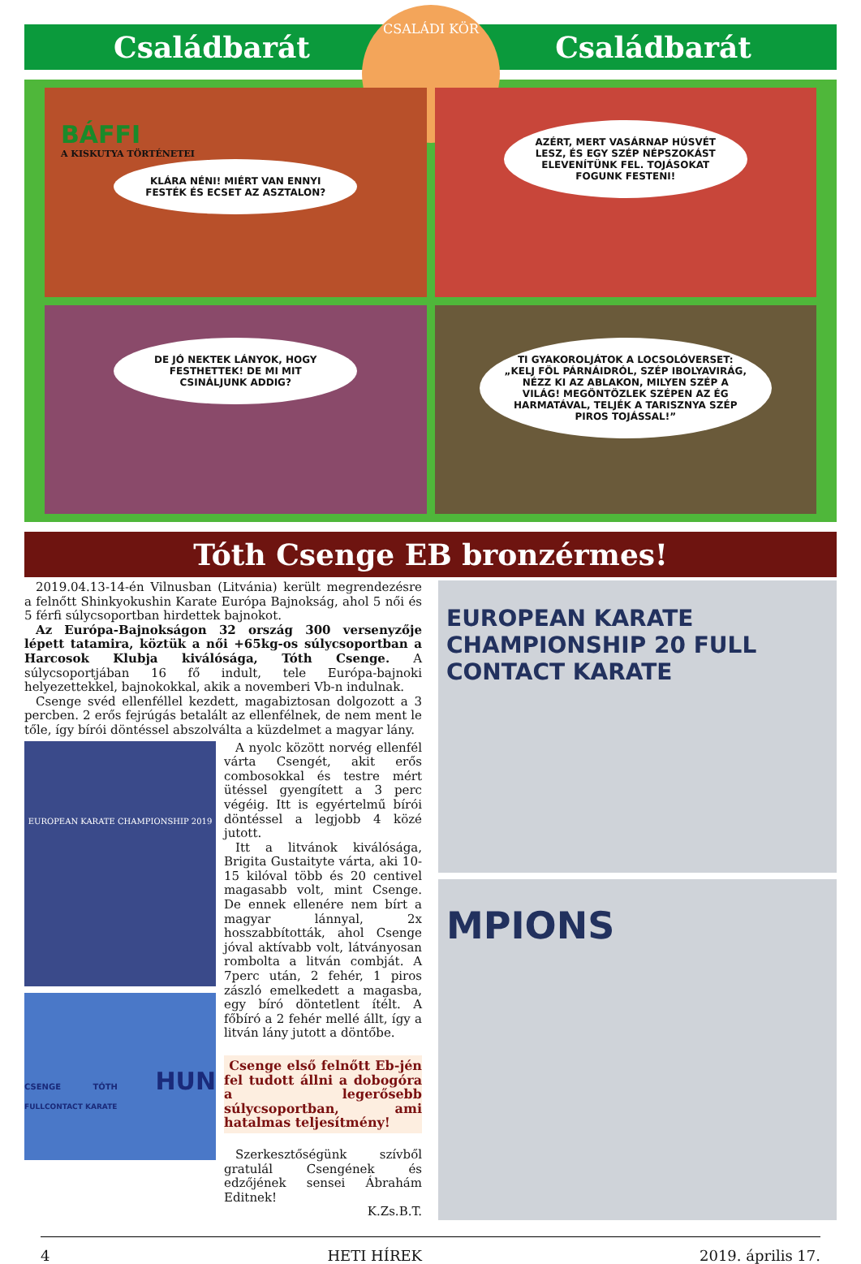CSALÁDI KÖR
Családbarát Családbarát
BÁFFI
A KISKUTYA TÖRTÉNETEI
KLÁRA NÉNI! MIÉRT VAN ENNYI FESTÉK ÉS ECSET AZ ASZTALON?
AZÉRT, MERT VASÁRNAP HÚSVÉT LESZ, ÉS EGY SZÉP NÉPSZOKÁST ELEVENÍTÜNK FEL. TOJÁSOKAT FOGUNK FESTENI!
DE JÓ NEKTEK LÁNYOK, HOGY FESTHETTEK! DE MI MIT CSINÁLJUNK ADDIG?
TI GYAKOROLJÁTOK A LOCSOLÓVERSET: „KELJ FÖL PÁRNÁIDRÓL, SZÉP IBOLYAVIRÁG, NÉZZ KI AZ ABLAKON, MILYEN SZÉP A VILÁG! MEGÖNTÖZLEK SZÉPEN AZ ÉG HARMATÁVAL, TELJÉK A TARISZNYA SZÉP PIROS TOJÁSSAL!”
Tóth Csenge EB bronzérmes!
2019.04.13-14-én Vilnusban (Litvánia) került megrendezésre a felnőtt Shinkyokushin Karate Európa Bajnokság, ahol 5 női és 5 férfi súlycsoportban hirdettek bajnokot.
Az Európa-Bajnokságon 32 ország 300 versenyzője lépett tatamira, köztük a női +65kg-os súlycsoportban a Harcosok Klubja kiválósága, Tóth Csenge. A súlycsoportjában 16 fő indult, tele Európa-bajnoki helyezettekkel, bajnokokkal, akik a novemberi Vb-n indulnak.
Csenge svéd ellenféllel kezdett, magabiztosan dolgozott a 3 percben. 2 erős fejrúgás betalált az ellenfélnek, de nem ment le tőle, így bírói döntéssel abszolválta a küzdelmet a magyar lány.
EUROPEAN KARATE CHAMPIONSHIP 2019
CSENGE TÓTH HUN FULLCONTACT KARATE
A nyolc között norvég ellenfél várta Csengét, akit erős combosokkal és testre mért ütéssel gyengített a 3 perc végéig. Itt is egyértelmű bírói döntéssel a legjobb 4 közé jutott.
Itt a litvánok kiválósága, Brigita Gustaityte várta, aki 10-15 kilóval több és 20 centivel magasabb volt, mint Csenge. De ennek ellenére nem bírt a magyar lánnyal, 2x hosszabbították, ahol Csenge jóval aktívabb volt, látványosan rombolta a litván combját. A 7perc után, 2 fehér, 1 piros zászló emelkedett a magasba, egy bíró döntetlent ítélt. A főbíró a 2 fehér mellé állt, így a litván lány jutott a döntőbe.
Csenge első felnőtt Eb-jén fel tudott állni a dobogóra a legerősebb súlycsoportban, ami hatalmas teljesítmény!
Szerkesztőségünk szívből gratulál Csengének és edzőjének sensei Ábrahám Editnek!
K.Zs.B.T.
EUROPEAN KARATE CHAMPIONSHIP 20 FULL CONTACT KARATE
MPIONS
4 HETI HÍREK 2019. április 17.